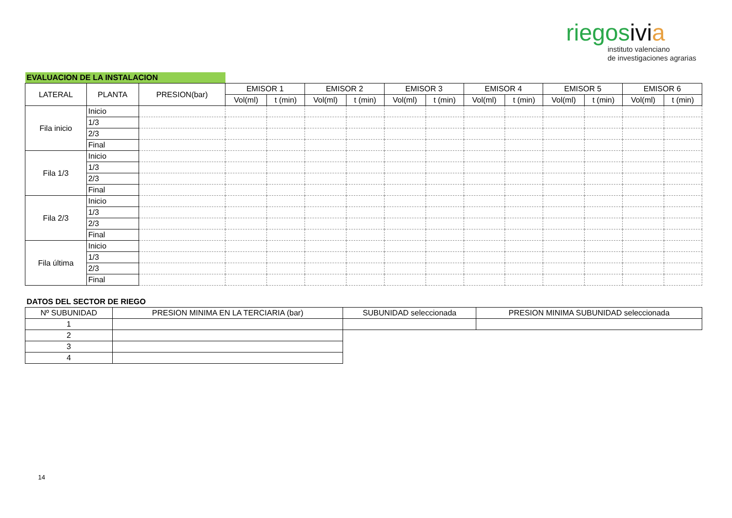riegosivi a
instituto valenciano
de investigaciones agrarias
| EVALUACION DE LA INSTALACION | | | | | | | | | | | | | | |
| LATERAL | PLANTA | PRESION(bar) | EMISOR 1 | | EMISOR 2 | | EMISOR 3 | | EMISOR 4 | | EMISOR 5 | | EMISOR 6 | |
| | | | Vol(ml) | t (min) | Vol(ml) | t (min) | Vol(ml) | t (min) | Vol(ml) | t (min) | Vol(ml) | t (min) | Vol(ml) | t (min) |
| Fila inicio | Inicio | | | | | | | | | | | | | |
| | 1/3 | | | | | | | | | | | | | |
| | 2/3 | | | | | | | | | | | | | |
| | Final | | | | | | | | | | | | | |
| Fila 1/3 | Inicio | | | | | | | | | | | | | |
| | 1/3 | | | | | | | | | | | | | |
| | 2/3 | | | | | | | | | | | | | |
| | Final | | | | | | | | | | | | | |
| Fila 2/3 | Inicio | | | | | | | | | | | | | |
| | 1/3 | | | | | | | | | | | | | |
| | 2/3 | | | | | | | | | | | | | |
| | Final | | | | | | | | | | | | | |
| Fila última | Inicio | | | | | | | | | | | | | |
| | 1/3 | | | | | | | | | | | | | |
| | 2/3 | | | | | | | | | | | | | |
| | Final | | | | | | | | | | | | | |
| DATOS DEL SECTOR DE RIEGO | | | |
| --- | --- | --- | --- |
| Nº SUBUNIDAD | PRESION MINIMA EN LA TERCIARIA (bar) | SUBUNIDAD seleccionada | PRESION MINIMA SUBUNIDAD seleccionada |
| 1 | | | |
| 2 | | | |
| 3 | | | |
| 4 | | | |
14